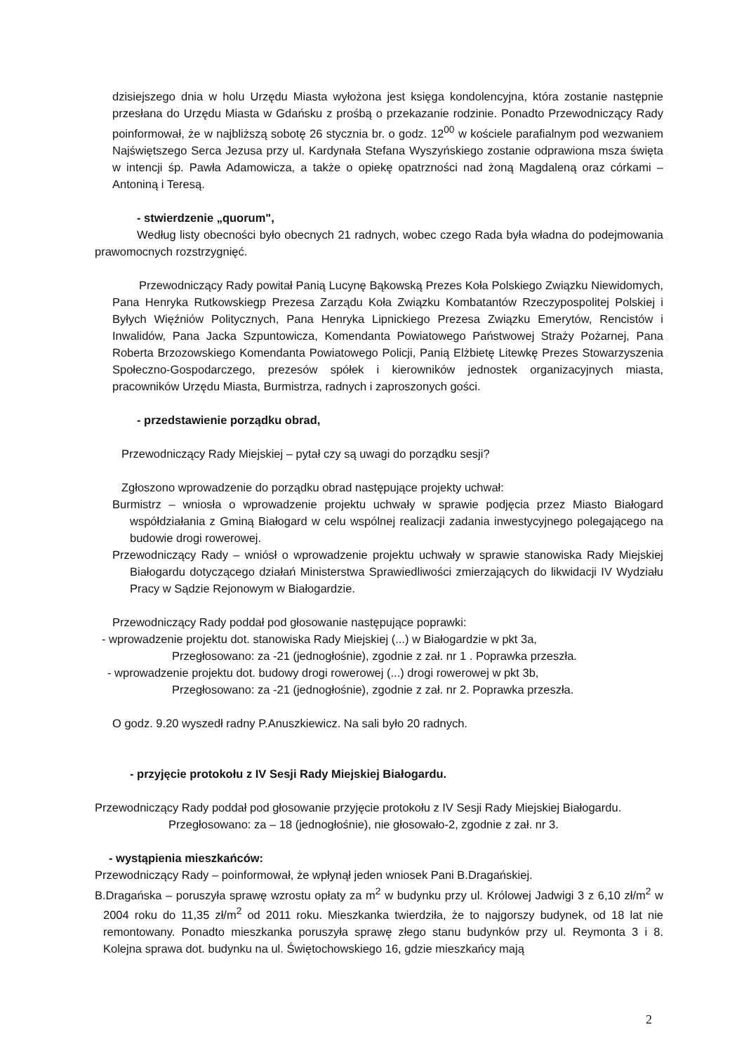dzisiejszego dnia w holu Urzędu Miasta wyłożona jest księga kondolencyjna, która zostanie następnie przesłana do Urzędu Miasta w Gdańsku z prośbą o przekazanie rodzinie. Ponadto Przewodniczący Rady poinformował, że w najbliższą sobotę 26 stycznia br. o godz. 12<sup>00</sup> w kościele parafialnym pod wezwaniem Najświętszego Serca Jezusa przy ul. Kardynała Stefana Wyszyńskiego zostanie odprawiona msza święta w intencji śp. Pawła Adamowicza, a także o opiekę opatrzności nad żoną Magdaleną oraz córkami – Antoniną i Teresą.
- stwierdzenie „quorum",
Według listy obecności było obecnych 21 radnych, wobec czego Rada była władna do podejmowania prawomocnych rozstrzygnięć.
Przewodniczący Rady powitał Panią Lucynę Bąkowską Prezes Koła Polskiego Związku Niewidomych, Pana Henryka Rutkowskiegp Prezesa Zarządu Koła Związku Kombatantów Rzeczypospolitej Polskiej i Byłych Więźniów Politycznych, Pana Henryka Lipnickiego Prezesa Związku Emerytów, Rencistów i Inwalidów, Pana Jacka Szpuntowicza, Komendanta Powiatowego Państwowej Straży Pożarnej, Pana Roberta Brzozowskiego Komendanta Powiatowego Policji, Panią Elżbietę Litewkę Prezes Stowarzyszenia Społeczno-Gospodarczego, prezesów spółek i kierowników jednostek organizacyjnych miasta, pracowników Urzędu Miasta, Burmistrza, radnych i zaproszonych gości.
- przedstawienie porządku obrad,
Przewodniczący Rady Miejskiej – pytał czy są uwagi do porządku sesji?
Zgłoszono wprowadzenie do porządku obrad następujące projekty uchwał:
Burmistrz – wniosła o wprowadzenie projektu uchwały w sprawie podjęcia przez Miasto Białogard współdziałania z Gminą Białogard w celu wspólnej realizacji zadania inwestycyjnego polegającego na budowie drogi rowerowej.
Przewodniczący Rady – wniósł o wprowadzenie projektu uchwały w sprawie stanowiska Rady Miejskiej Białogardu dotyczącego działań Ministerstwa Sprawiedliwości zmierzających do likwidacji IV Wydziału Pracy w Sądzie Rejonowym w Białogardzie.
Przewodniczący Rady poddał pod głosowanie następujące poprawki:
- wprowadzenie projektu dot. stanowiska Rady Miejskiej (...) w Białogardzie w pkt 3a,
Przegłosowano: za -21 (jednogłośnie), zgodnie z zał. nr 1 . Poprawka przeszła.
- wprowadzenie projektu dot. budowy drogi rowerowej (...) drogi rowerowej w pkt 3b,
Przegłosowano: za -21 (jednogłośnie), zgodnie z zał. nr 2. Poprawka przeszła.
O godz. 9.20 wyszedł radny P.Anuszkiewicz. Na sali było 20 radnych.
- przyjęcie protokołu z IV Sesji Rady Miejskiej Białogardu.
Przewodniczący Rady poddał pod głosowanie przyjęcie protokołu z IV Sesji Rady Miejskiej Białogardu.
Przegłosowano: za – 18 (jednogłośnie), nie głosowało-2, zgodnie z zał. nr 3.
- wystąpienia mieszkańców:
Przewodniczący Rady – poinformował, że wpłynął jeden wniosek Pani B.Dragańskiej.
B.Dragańska – poruszyła sprawę wzrostu opłaty za m<sup>2</sup> w budynku przy ul. Królowej Jadwigi 3 z 6,10 zł/m<sup>2</sup> w 2004 roku do 11,35 zł/m<sup>2</sup> od 2011 roku. Mieszkanka twierdziła, że to najgorszy budynek, od 18 lat nie remontowany. Ponadto mieszkanka poruszyła sprawę złego stanu budynków przy ul. Reymonta 3 i 8. Kolejna sprawa dot. budynku na ul. Świętochowskiego 16, gdzie mieszkańcy mają
2